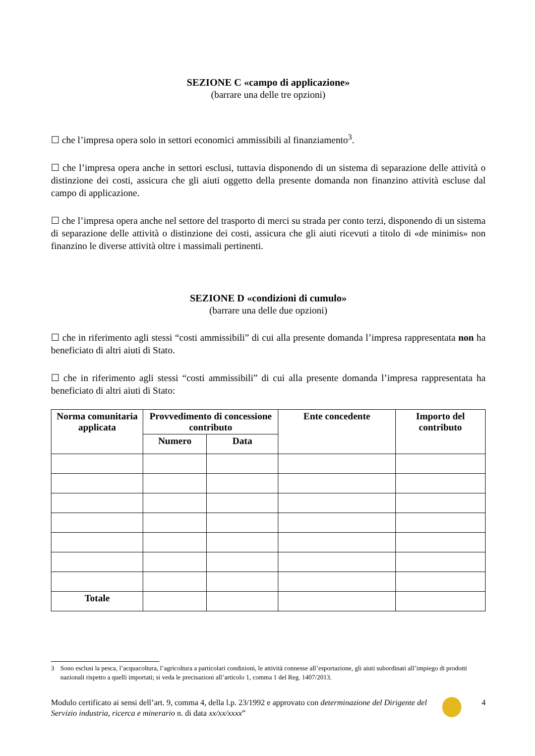SEZIONE C «campo di applicazione»
(barrare una delle tre opzioni)
☐ che l’impresa opera solo in settori economici ammissibili al finanziamento<sup>3</sup>.
☐ che l’impresa opera anche in settori esclusi, tuttavia disponendo di un sistema di separazione delle attività o distinzione dei costi, assicura che gli aiuti oggetto della presente domanda non finanzino attività escluse dal campo di applicazione.
☐ che l’impresa opera anche nel settore del trasporto di merci su strada per conto terzi, disponendo di un sistema di separazione delle attività o distinzione dei costi, assicura che gli aiuti ricevuti a titolo di «de minimis» non finanzino le diverse attività oltre i massimali pertinenti.
SEZIONE D «condizioni di cumulo»
(barrare una delle due opzioni)
☐ che in riferimento agli stessi “costi ammissibili” di cui alla presente domanda l’impresa rappresentata non ha beneficiato di altri aiuti di Stato.
☐ che in riferimento agli stessi “costi ammissibili” di cui alla presente domanda l’impresa rappresentata ha beneficiato di altri aiuti di Stato:
| Norma comunitaria applicata | Provvedimento di concessione contributo | | Ente concedente | Importo del contributo |
| --- | --- | --- | --- | --- |
| | Numero | Data | | |
| Totale | | | | |
3 Sono esclusi la pesca, l’acquacoltura, l’agricoltura a particolari condizioni, le attività connesse all’esportazione, gli aiuti subordinati all’impiego di prodotti nazionali rispetto a quelli importati; si veda le precisazioni all’articolo 1, comma 1 del Reg. 1407/2013.
Modulo certificato ai sensi dell’art. 9, comma 4, della l.p. 23/1992 e approvato con determinazione del Dirigente del Servizio industria, ricerca e minerario n. di data xx/xx/xxxx”
4